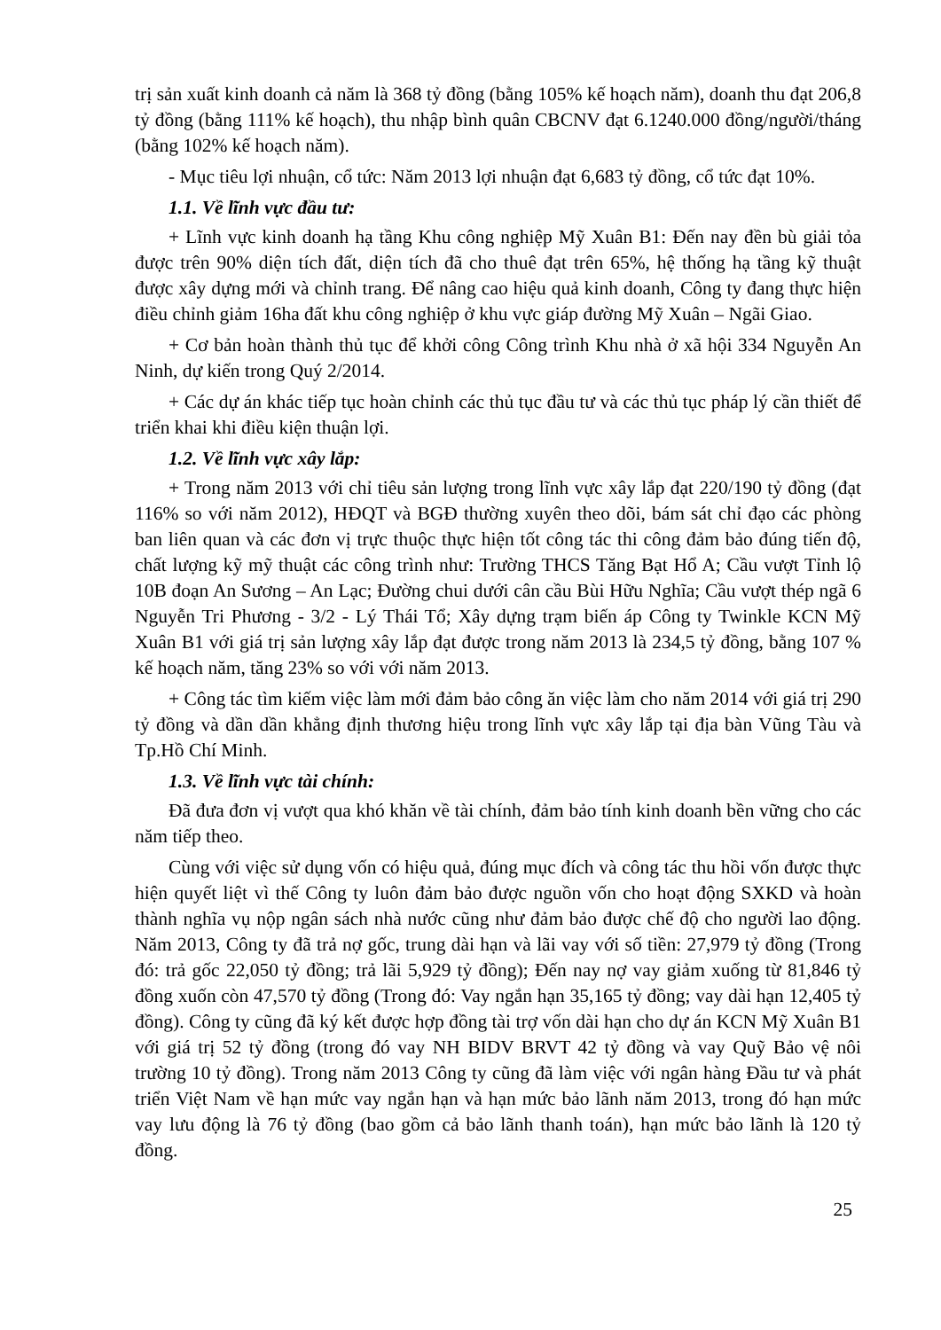trị sản xuất kinh doanh cả năm là 368 tỷ đồng (bằng 105% kế hoạch năm), doanh thu đạt 206,8 tỷ đồng (bằng 111% kế hoạch), thu nhập bình quân CBCNV đạt 6.1240.000 đồng/người/tháng (bằng 102% kế hoạch năm).
- Mục tiêu lợi nhuận, cổ tức: Năm 2013 lợi nhuận đạt 6,683 tỷ đồng, cổ tức đạt 10%.
1.1. Về lĩnh vực đầu tư:
+ Lĩnh vực kinh doanh hạ tầng Khu công nghiệp Mỹ Xuân B1: Đến nay đền bù giải tỏa được trên 90% diện tích đất, diện tích đã cho thuê đạt trên 65%, hệ thống hạ tầng kỹ thuật được xây dựng mới và chỉnh trang. Để nâng cao hiệu quả kinh doanh, Công ty đang thực hiện điều chỉnh giảm 16ha đất khu công nghiệp ở khu vực giáp đường Mỹ Xuân – Ngãi Giao.
+ Cơ bản hoàn thành thủ tục để khởi công Công trình Khu nhà ở xã hội 334 Nguyễn An Ninh, dự kiến trong Quý 2/2014.
+ Các dự án khác tiếp tục hoàn chỉnh các thủ tục đầu tư và các thủ tục pháp lý cần thiết để triển khai khi điều kiện thuận lợi.
1.2. Về lĩnh vực xây lắp:
+ Trong năm 2013 với chỉ tiêu sản lượng trong lĩnh vực xây lắp đạt 220/190 tỷ đồng (đạt 116% so với năm 2012), HĐQT và BGĐ thường xuyên theo dõi, bám sát chỉ đạo các phòng ban liên quan và các đơn vị trực thuộc thực hiện tốt công tác thi công đảm bảo đúng tiến độ, chất lượng kỹ mỹ thuật các công trình như: Trường THCS Tăng Bạt Hổ A; Cầu vượt Tỉnh lộ 10B đoạn An Sương – An Lạc; Đường chui dưới cân cầu Bùi Hữu Nghĩa; Cầu vượt thép ngã 6 Nguyễn Tri Phương - 3/2 - Lý Thái Tổ; Xây dựng trạm biến áp Công ty Twinkle KCN Mỹ Xuân B1 với giá trị sản lượng xây lắp đạt được trong năm 2013 là 234,5 tỷ đồng, bằng 107 % kế hoạch năm, tăng 23% so với với năm 2013.
+ Công tác tìm kiếm việc làm mới đảm bảo công ăn việc làm cho năm 2014 với giá trị 290 tỷ đồng và dần dần khẳng định thương hiệu trong lĩnh vực xây lắp tại địa bàn Vũng Tàu và Tp.Hồ Chí Minh.
1.3. Về lĩnh vực tài chính:
Đã đưa đơn vị vượt qua khó khăn về tài chính, đảm bảo tính kinh doanh bền vững cho các năm tiếp theo.
Cùng với việc sử dụng vốn có hiệu quả, đúng mục đích và công tác thu hồi vốn được thực hiện quyết liệt vì thế Công ty luôn đảm bảo được nguồn vốn cho hoạt động SXKD và hoàn thành nghĩa vụ nộp ngân sách nhà nước cũng như đảm bảo được chế độ cho người lao động. Năm 2013, Công ty đã trả nợ gốc, trung dài hạn và lãi vay với số tiền: 27,979 tỷ đồng (Trong đó: trả gốc 22,050 tỷ đồng; trả lãi 5,929 tỷ đồng); Đến nay nợ vay giảm xuống từ 81,846 tỷ đồng xuốn còn 47,570 tỷ đồng (Trong đó: Vay ngắn hạn 35,165 tỷ đồng; vay dài hạn 12,405 tỷ đồng). Công ty cũng đã ký kết được hợp đồng tài trợ vốn dài hạn cho dự án KCN Mỹ Xuân B1 với giá trị 52 tỷ đồng (trong đó vay NH BIDV BRVT 42 tỷ đồng và vay Quỹ Bảo vệ nôi trường 10 tỷ đồng). Trong năm 2013 Công ty cũng đã làm việc với ngân hàng Đầu tư và phát triển Việt Nam về hạn mức vay ngắn hạn và hạn mức bảo lãnh năm 2013, trong đó hạn mức vay lưu động là 76 tỷ đồng (bao gồm cả bảo lãnh thanh toán), hạn mức bảo lãnh là 120 tỷ đồng.
25